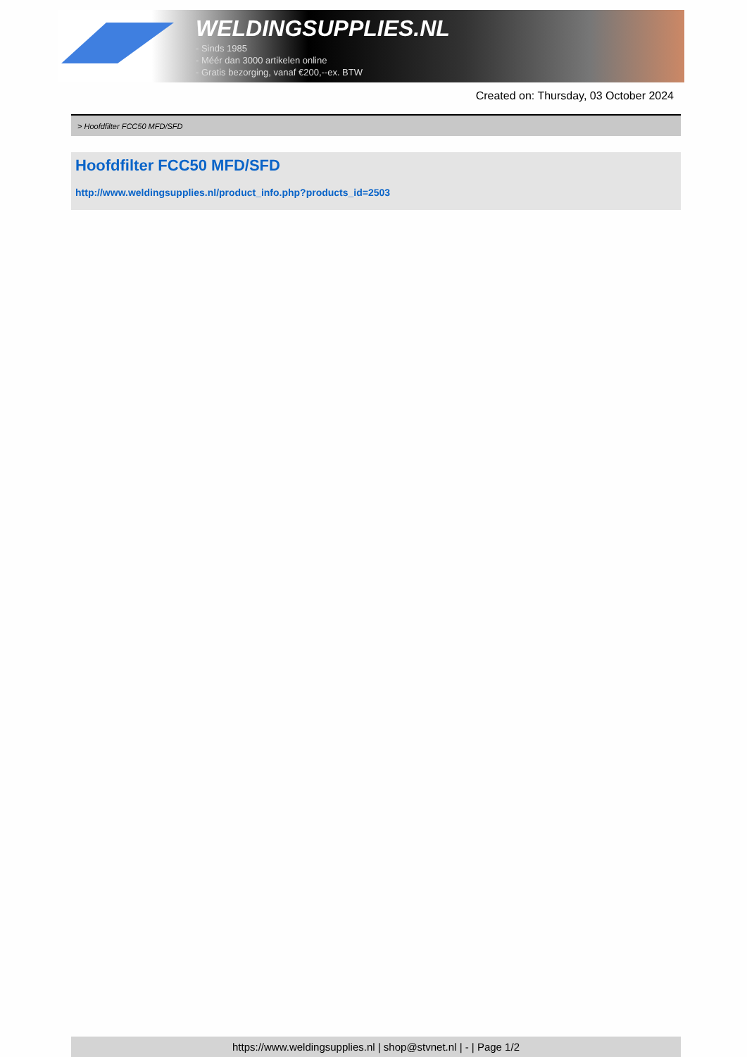WELDINGSUPPLIES.NL
- Sinds 1985
- Méér dan 3000 artikelen online
- Gratis bezorging, vanaf €200,--ex. BTW
Created on: Thursday, 03 October 2024
> Hoofdfilter FCC50 MFD/SFD
Hoofdfilter FCC50 MFD/SFD
http://www.weldingsupplies.nl/product_info.php?products_id=2503
https://www.weldingsupplies.nl | shop@stvnet.nl | - | Page 1/2